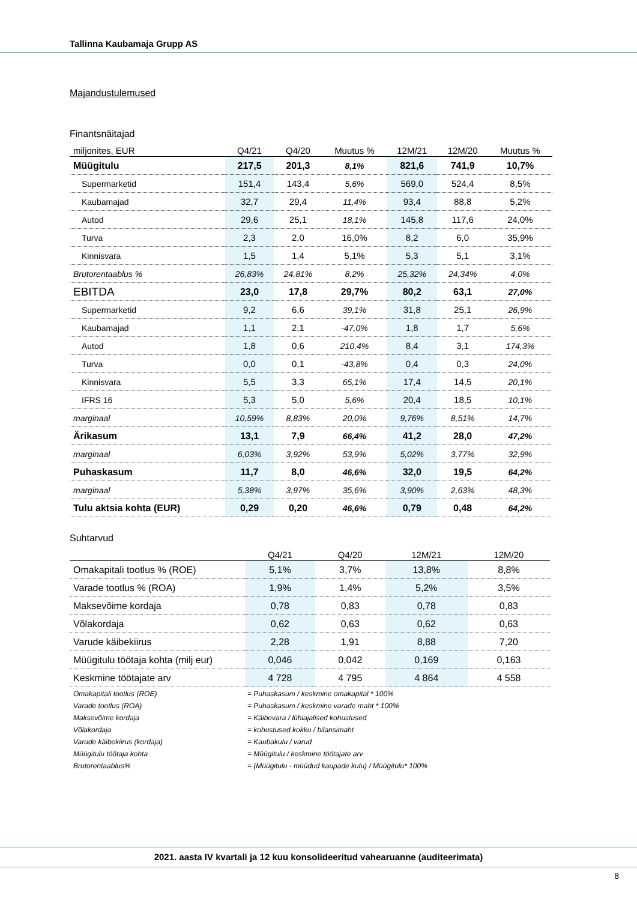Tallinna Kaubamaja Grupp AS
Majandustulemused
Finantsnäitajad
| miljonites, EUR | Q4/21 | Q4/20 | Muutus % | 12M/21 | 12M/20 | Muutus % |
| --- | --- | --- | --- | --- | --- | --- |
| Müügitulu | 217,5 | 201,3 | 8,1% | 821,6 | 741,9 | 10,7% |
| Supermarketid | 151,4 | 143,4 | 5,6% | 569,0 | 524,4 | 8,5% |
| Kaubamajad | 32,7 | 29,4 | 11,4% | 93,4 | 88,8 | 5,2% |
| Autod | 29,6 | 25,1 | 18,1% | 145,8 | 117,6 | 24,0% |
| Turva | 2,3 | 2,0 | 16,0% | 8,2 | 6,0 | 35,9% |
| Kinnisvara | 1,5 | 1,4 | 5,1% | 5,3 | 5,1 | 3,1% |
| Brutorentaablus % | 26,83% | 24,81% | 8,2% | 25,32% | 24,34% | 4,0% |
| EBITDA | 23,0 | 17,8 | 29,7% | 80,2 | 63,1 | 27,0% |
| Supermarketid | 9,2 | 6,6 | 39,1% | 31,8 | 25,1 | 26,9% |
| Kaubamajad | 1,1 | 2,1 | -47,0% | 1,8 | 1,7 | 5,6% |
| Autod | 1,8 | 0,6 | 210,4% | 8,4 | 3,1 | 174,3% |
| Turva | 0,0 | 0,1 | -43,8% | 0,4 | 0,3 | 24,0% |
| Kinnisvara | 5,5 | 3,3 | 65,1% | 17,4 | 14,5 | 20,1% |
| IFRS 16 | 5,3 | 5,0 | 5,6% | 20,4 | 18,5 | 10,1% |
| marginaal | 10,59% | 8,83% | 20,0% | 9,76% | 8,51% | 14,7% |
| Ärikasum | 13,1 | 7,9 | 66,4% | 41,2 | 28,0 | 47,2% |
| marginaal | 6,03% | 3,92% | 53,9% | 5,02% | 3,77% | 32,9% |
| Puhaskasum | 11,7 | 8,0 | 46,6% | 32,0 | 19,5 | 64,2% |
| marginaal | 5,38% | 3,97% | 35,6% | 3,90% | 2,63% | 48,3% |
| Tulu aktsia kohta (EUR) | 0,29 | 0,20 | 46,6% | 0,79 | 0,48 | 64,2% |
Suhtarvud
| | Q4/21 | Q4/20 | 12M/21 | 12M/20 |
| --- | --- | --- | --- | --- |
| Omakapitali tootlus % (ROE) | 5,1% | 3,7% | 13,8% | 8,8% |
| Varade tootlus % (ROA) | 1,9% | 1,4% | 5,2% | 3,5% |
| Maksevõime kordaja | 0,78 | 0,83 | 0,78 | 0,83 |
| Võlakordaja | 0,62 | 0,63 | 0,62 | 0,63 |
| Varude käibekiirus | 2,28 | 1,91 | 8,88 | 7,20 |
| Müügitulu töötaja kohta (milj eur) | 0,046 | 0,042 | 0,169 | 0,163 |
| Keskmine töötajate arv | 4 728 | 4 795 | 4 864 | 4 558 |
Omakapitali tootlus (ROE) = Puhaskasum / keskmine omakapital * 100% Varade tootlus (ROA) = Puhaskasum / keskmine varade maht * 100% Maksevõime kordaja = Käibevara / lühiajalised kohustused Võlakordaja = kohustused kokku / bilansimaht Varude käibekiirus (kordaja) = Kaubakulu / varud Müügitulu töötaja kohta = Müügitulu / keskmine töötajate arv Brutorentaablus% = (Müügitulu - müüdud kaupade kulu) / Müügitulu* 100%
2021. aasta IV kvartali ja 12 kuu konsolideeritud vahearuanne (auditeerimata)
8